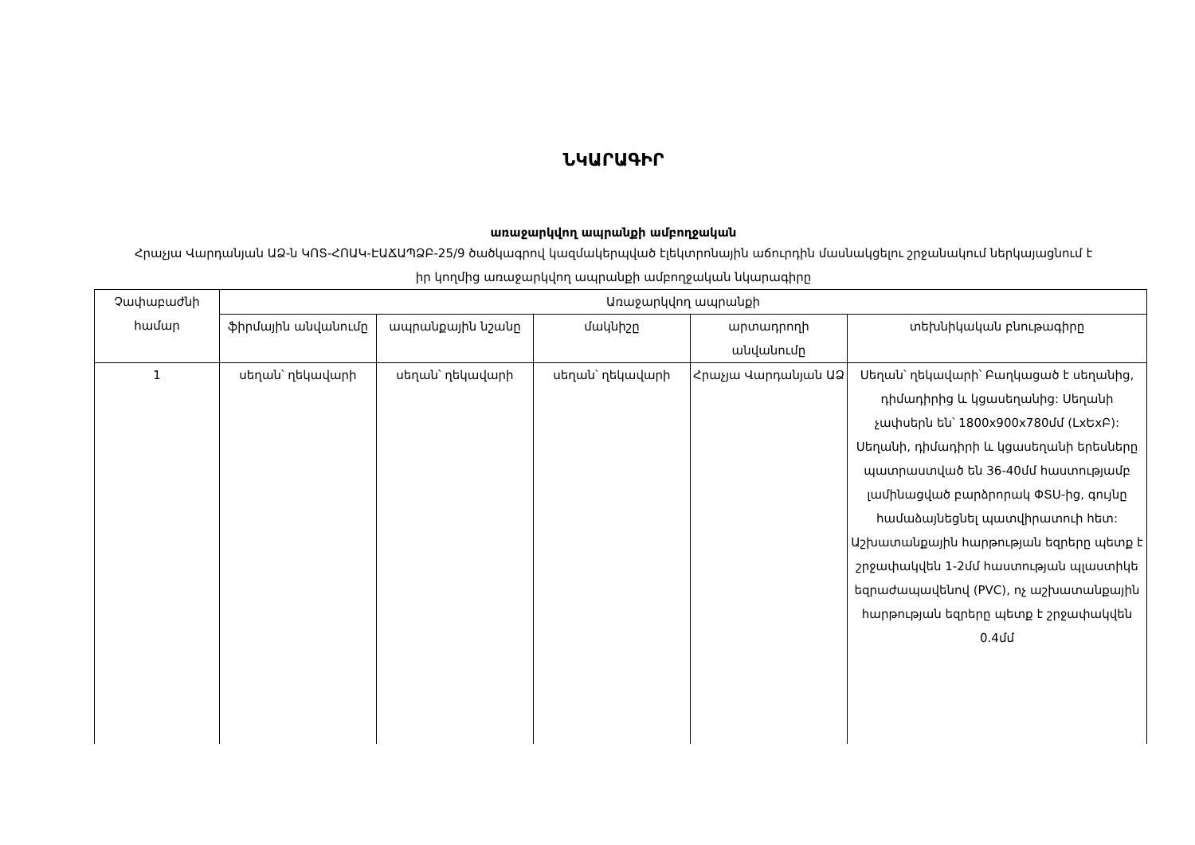ՆԿԱՐԱԳԻՐ
առաջարկվող ապրանքի ամբողջական
Հրաչյա Վարդանյան ԱՁ-ն ԿՈՏ-ՀՈԱԿ-ԷԱՃԱՊՁԲ-25/9 ծածկագրով կազմակերպված էլեկտրոնային աճուրդին մասնակցելու շրջանակում ներկայացնում է իր կողմից առաջարկվող ապրանքի ամբողջական նկարագիրը
| Չափաբաժնի համար | Առաջարկվող ապրանքի | | | | |
| --- | --- | --- | --- | --- | --- |
| | ֆիրմային անվանումը | ապրանքային նշանը | մակնիշը | արտադրողի անվանումը | տեխնիկական բնութագիրը |
| 1 | սեղան՝ ղեկավարի | սեղան՝ ղեկավարի | սեղան՝ ղեկավարի | Հրաչյա Վարդանյան ԱՁ | Սեղան՝ ղեկավարի՝ Բաղկացած է սեղանից, դիմադիրից և կցասեղանից: Սեղանի չափսերն են՝ 1800x900x780մմ (LxԵxԲ): Սեղանի, դիմադիրի և կցասեղանի երեսները պատրաստված են 36-40մմ հաստությամբ լամինացված բարձրորակ ՓՏՍ-ից, գույնը համաձայնեցնել պատվիրատուի հետ: Աշխատանքային հարթության եզրերը պետք է շրջափակվեն 1-2մմ հաստության պլաստիկե եզրաժապավենով (PVC), ոչ աշխատանքային հարթության եզրերը պետք է շրջափակվեն 0.4մմ |